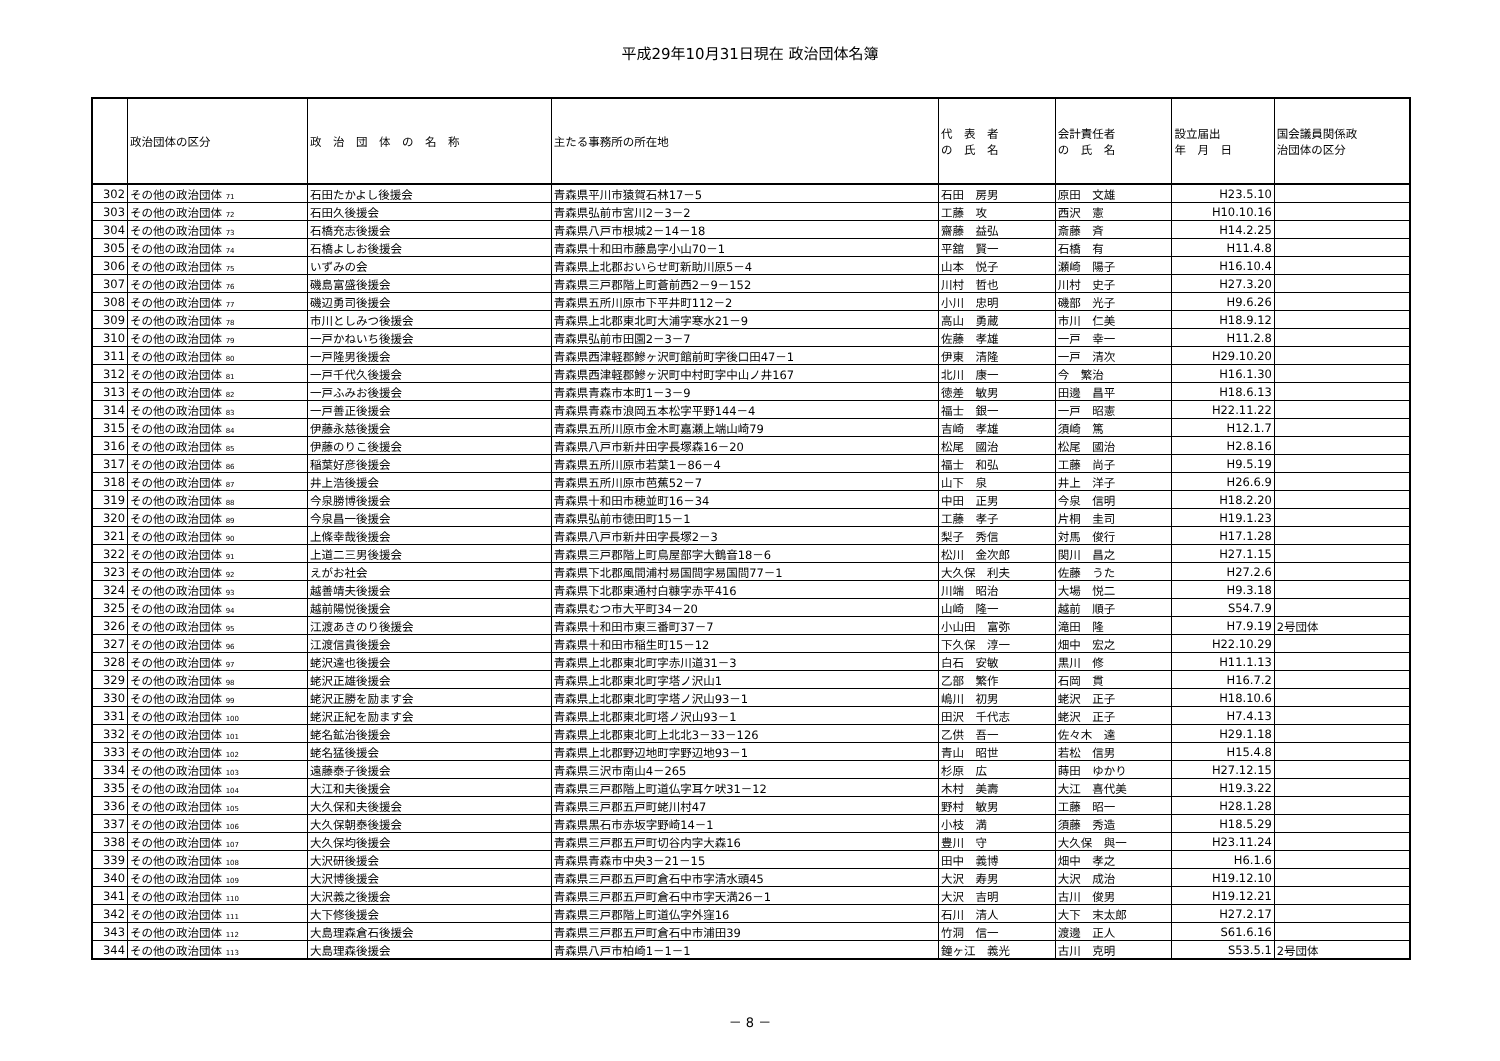平成29年10月31日現在 政治団体名簿
| | 政治団体の区分 | 政 治 団 体 の 名 称 | 主たる事務所の所在地 | 代 表 者 の 氏 名 | 会計責任者 の 氏 名 | 設立届出 年 月 日 | 国会議員関係政 治団体の区分 |
| --- | --- | --- | --- | --- | --- | --- | --- |
| 302 | その他の政治団体 <sub>71</sub> | 石田たかよし後援会 | 青森県平川市猿賀石林17－5 | 石田 房男 | 原田 文雄 | H23.5.10 | |
| 303 | その他の政治団体 <sub>72</sub> | 石田久後援会 | 青森県弘前市宮川2－3－2 | 工藤 攻 | 西沢 憲 | H10.10.16 | |
| 304 | その他の政治団体 <sub>73</sub> | 石橋充志後援会 | 青森県八戸市根城2－14－18 | 齋藤 益弘 | 斎藤 斉 | H14.2.25 | |
| 305 | その他の政治団体 <sub>74</sub> | 石橋よしお後援会 | 青森県十和田市藤島字小山70－1 | 平舘 賢一 | 石橋 有 | H11.4.8 | |
| 306 | その他の政治団体 <sub>75</sub> | いずみの会 | 青森県上北郡おいらせ町新助川原5－4 | 山本 悦子 | 瀬崎 陽子 | H16.10.4 | |
| 307 | その他の政治団体 <sub>76</sub> | 磯島富盛後援会 | 青森県三戸郡階上町蒼前西2－9－152 | 川村 哲也 | 川村 史子 | H27.3.20 | |
| 308 | その他の政治団体 <sub>77</sub> | 磯辺勇司後援会 | 青森県五所川原市下平井町112－2 | 小川 忠明 | 磯部 光子 | H9.6.26 | |
| 309 | その他の政治団体 <sub>78</sub> | 市川としみつ後援会 | 青森県上北郡東北町大浦字寒水21－9 | 高山 勇蔵 | 市川 仁美 | H18.9.12 | |
| 310 | その他の政治団体 <sub>79</sub> | 一戸かねいち後援会 | 青森県弘前市田園2－3－7 | 佐藤 孝雄 | 一戸 幸一 | H11.2.8 | |
| 311 | その他の政治団体 <sub>80</sub> | 一戸隆男後援会 | 青森県西津軽郡鰺ヶ沢町館前町字後口田47－1 | 伊東 清隆 | 一戸 清次 | H29.10.20 | |
| 312 | その他の政治団体 <sub>81</sub> | 一戸千代久後援会 | 青森県西津軽郡鰺ヶ沢町中村町字中山ノ井167 | 北川 康一 | 今 繁治 | H16.1.30 | |
| 313 | その他の政治団体 <sub>82</sub> | 一戸ふみお後援会 | 青森県青森市本町1－3－9 | 徳差 敏男 | 田邊 昌平 | H18.6.13 | |
| 314 | その他の政治団体 <sub>83</sub> | 一戸善正後援会 | 青森県青森市浪岡五本松字平野144－4 | 福士 銀一 | 一戸 昭憲 | H22.11.22 | |
| 315 | その他の政治団体 <sub>84</sub> | 伊藤永慈後援会 | 青森県五所川原市金木町嘉瀬上端山崎79 | 吉崎 孝雄 | 須崎 篤 | H12.1.7 | |
| 316 | その他の政治団体 <sub>85</sub> | 伊藤のりこ後援会 | 青森県八戸市新井田字長塚森16－20 | 松尾 國治 | 松尾 國治 | H2.8.16 | |
| 317 | その他の政治団体 <sub>86</sub> | 稲葉好彦後援会 | 青森県五所川原市若葉1－86－4 | 福士 和弘 | 工藤 尚子 | H9.5.19 | |
| 318 | その他の政治団体 <sub>87</sub> | 井上浩後援会 | 青森県五所川原市芭蕉52－7 | 山下 泉 | 井上 洋子 | H26.6.9 | |
| 319 | その他の政治団体 <sub>88</sub> | 今泉勝博後援会 | 青森県十和田市穂並町16－34 | 中田 正男 | 今泉 信明 | H18.2.20 | |
| 320 | その他の政治団体 <sub>89</sub> | 今泉昌一後援会 | 青森県弘前市徳田町15－1 | 工藤 孝子 | 片桐 圭司 | H19.1.23 | |
| 321 | その他の政治団体 <sub>90</sub> | 上條幸哉後援会 | 青森県八戸市新井田字長塚2－3 | 梨子 秀信 | 対馬 俊行 | H17.1.28 | |
| 322 | その他の政治団体 <sub>91</sub> | 上道二三男後援会 | 青森県三戸郡階上町鳥屋部字大鶴音18－6 | 松川 金次郎 | 関川 昌之 | H27.1.15 | |
| 323 | その他の政治団体 <sub>92</sub> | えがお社会 | 青森県下北郡風間浦村易国間字易国間77－1 | 大久保 利夫 | 佐藤 うた | H27.2.6 | |
| 324 | その他の政治団体 <sub>93</sub> | 越善靖夫後援会 | 青森県下北郡東通村白糠字赤平416 | 川端 昭治 | 大場 悦二 | H9.3.18 | |
| 325 | その他の政治団体 <sub>94</sub> | 越前陽悦後援会 | 青森県むつ市大平町34－20 | 山崎 隆一 | 越前 順子 | S54.7.9 | |
| 326 | その他の政治団体 <sub>95</sub> | 江渡あきのり後援会 | 青森県十和田市東三番町37－7 | 小山田 富弥 | 滝田 隆 | H7.9.19 | 2号団体 |
| 327 | その他の政治団体 <sub>96</sub> | 江渡信貴後援会 | 青森県十和田市稲生町15－12 | 下久保 淳一 | 畑中 宏之 | H22.10.29 | |
| 328 | その他の政治団体 <sub>97</sub> | 蛯沢達也後援会 | 青森県上北郡東北町字赤川道31－3 | 白石 安敏 | 黒川 修 | H11.1.13 | |
| 329 | その他の政治団体 <sub>98</sub> | 蛯沢正雄後援会 | 青森県上北郡東北町字塔ノ沢山1 | 乙部 繁作 | 石岡 貫 | H16.7.2 | |
| 330 | その他の政治団体 <sub>99</sub> | 蛯沢正勝を励ます会 | 青森県上北郡東北町字塔ノ沢山93－1 | 嶋川 初男 | 蛯沢 正子 | H18.10.6 | |
| 331 | その他の政治団体 <sub>100</sub> | 蛯沢正紀を励ます会 | 青森県上北郡東北町塔ノ沢山93－1 | 田沢 千代志 | 蛯沢 正子 | H7.4.13 | |
| 332 | その他の政治団体 <sub>101</sub> | 蛯名鉱治後援会 | 青森県上北郡東北町上北北3－33－126 | 乙供 吾一 | 佐々木 達 | H29.1.18 | |
| 333 | その他の政治団体 <sub>102</sub> | 蛯名猛後援会 | 青森県上北郡野辺地町字野辺地93－1 | 青山 昭世 | 若松 信男 | H15.4.8 | |
| 334 | その他の政治団体 <sub>103</sub> | 遠藤泰子後援会 | 青森県三沢市南山4－265 | 杉原 広 | 蒔田 ゆかり | H27.12.15 | |
| 335 | その他の政治団体 <sub>104</sub> | 大江和夫後援会 | 青森県三戸郡階上町道仏字耳ケ吠31－12 | 木村 美壽 | 大江 喜代美 | H19.3.22 | |
| 336 | その他の政治団体 <sub>105</sub> | 大久保和夫後援会 | 青森県三戸郡五戸町蛯川村47 | 野村 敏男 | 工藤 昭一 | H28.1.28 | |
| 337 | その他の政治団体 <sub>106</sub> | 大久保朝泰後援会 | 青森県黒石市赤坂字野崎14－1 | 小枝 満 | 須藤 秀造 | H18.5.29 | |
| 338 | その他の政治団体 <sub>107</sub> | 大久保均後援会 | 青森県三戸郡五戸町切谷内字大森16 | 豊川 守 | 大久保 與一 | H23.11.24 | |
| 339 | その他の政治団体 <sub>108</sub> | 大沢研後援会 | 青森県青森市中央3－21－15 | 田中 義博 | 畑中 孝之 | H6.1.6 | |
| 340 | その他の政治団体 <sub>109</sub> | 大沢博後援会 | 青森県三戸郡五戸町倉石中市字清水頭45 | 大沢 寿男 | 大沢 成治 | H19.12.10 | |
| 341 | その他の政治団体 <sub>110</sub> | 大沢義之後援会 | 青森県三戸郡五戸町倉石中市字天満26－1 | 大沢 吉明 | 古川 俊男 | H19.12.21 | |
| 342 | その他の政治団体 <sub>111</sub> | 大下修後援会 | 青森県三戸郡階上町道仏字外窪16 | 石川 清人 | 大下 末太郎 | H27.2.17 | |
| 343 | その他の政治団体 <sub>112</sub> | 大島理森倉石後援会 | 青森県三戸郡五戸町倉石中市浦田39 | 竹洞 信一 | 渡邊 正人 | S61.6.16 | |
| 344 | その他の政治団体 <sub>113</sub> | 大島理森後援会 | 青森県八戸市柏崎1－1－1 | 鐘ヶ江 義光 | 古川 克明 | S53.5.1 | 2号団体 |
－ 8 －